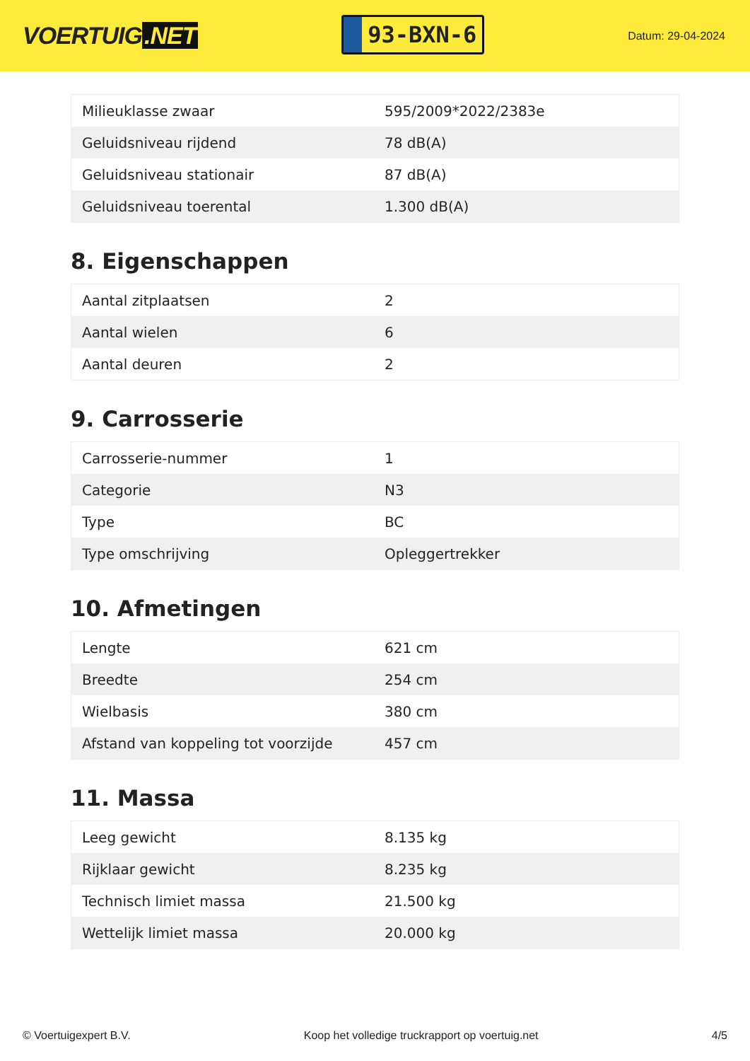VOERTUIG.NET
93-BXN-6
Datum: 29-04-2024
| Milieuklasse zwaar | 595/2009*2022/2383e |
| Geluidsniveau rijdend | 78 dB(A) |
| Geluidsniveau stationair | 87 dB(A) |
| Geluidsniveau toerental | 1.300 dB(A) |
8. Eigenschappen
| Aantal zitplaatsen | 2 |
| Aantal wielen | 6 |
| Aantal deuren | 2 |
9. Carrosserie
| Carrosserie-nummer | 1 |
| Categorie | N3 |
| Type | BC |
| Type omschrijving | Opleggertrekker |
10. Afmetingen
| Lengte | 621 cm |
| Breedte | 254 cm |
| Wielbasis | 380 cm |
| Afstand van koppeling tot voorzijde | 457 cm |
11. Massa
| Leeg gewicht | 8.135 kg |
| Rijklaar gewicht | 8.235 kg |
| Technisch limiet massa | 21.500 kg |
| Wettelijk limiet massa | 20.000 kg |
© Voertuigexpert B.V. Koop het volledige truckrapport op voertuig.net 4/5